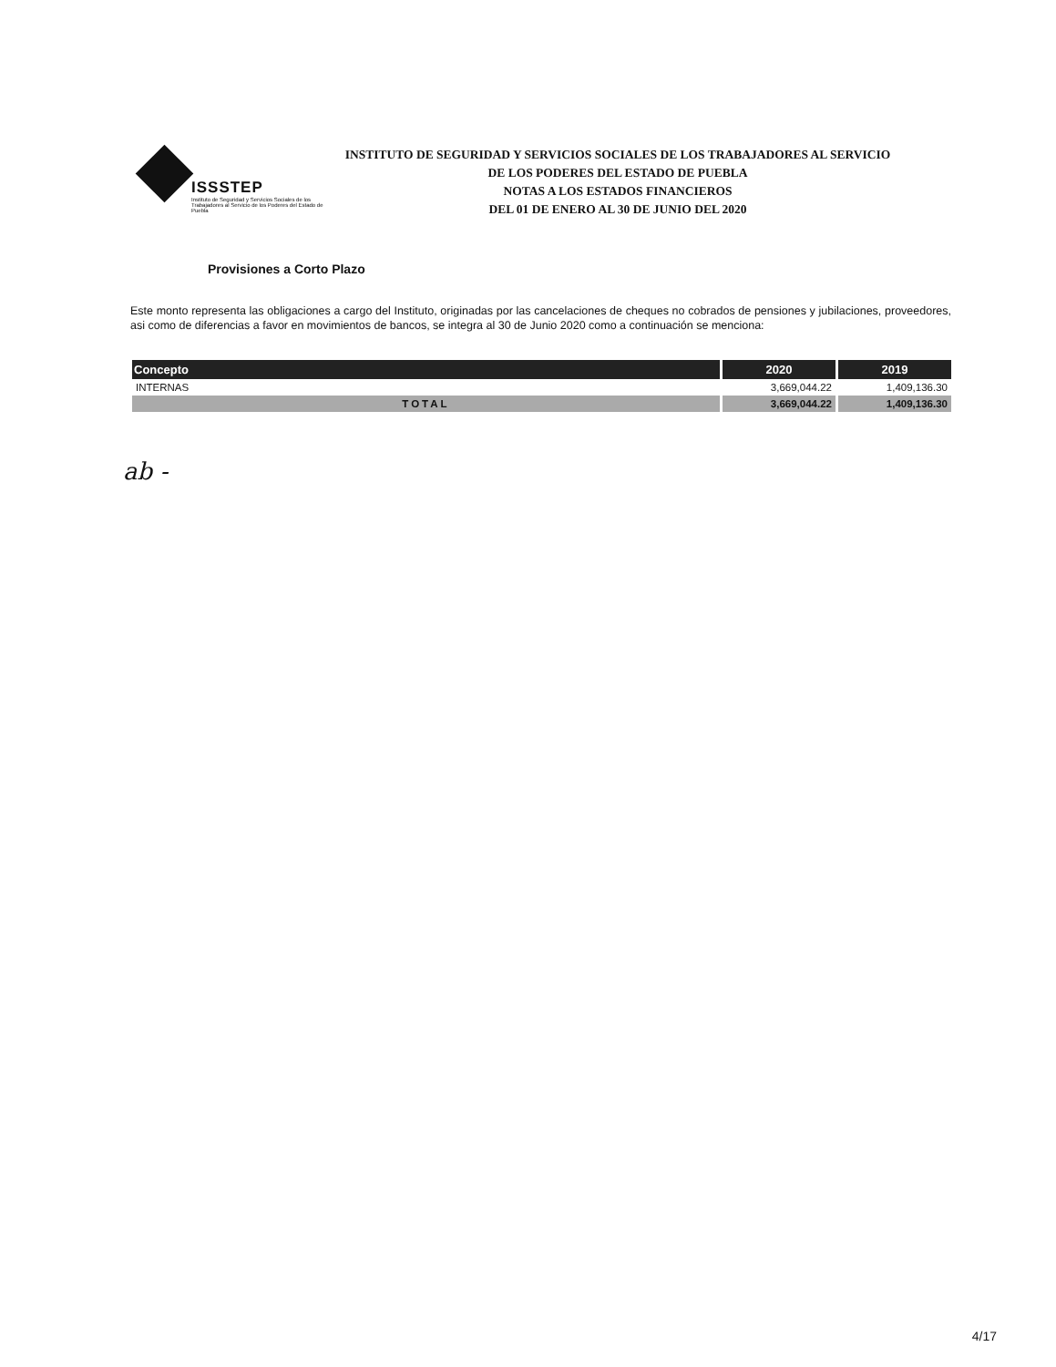ISSSTEP
Instituto de Seguridad y Servicios Sociales de los Trabajadores al Servicio de los Poderes del Estado de Puebla
INSTITUTO DE SEGURIDAD Y SERVICIOS SOCIALES DE LOS TRABAJADORES AL SERVICIO
DE LOS PODERES DEL ESTADO DE PUEBLA
NOTAS A LOS ESTADOS FINANCIEROS
DEL 01 DE ENERO AL 30 DE JUNIO DEL 2020
Provisiones a Corto Plazo
Este monto representa las obligaciones a cargo del Instituto, originadas por las cancelaciones de cheques no cobrados de pensiones y jubilaciones, proveedores, asi como de diferencias a favor en movimientos de bancos, se integra al 30 de Junio 2020 como a continuación se menciona:
| Concepto | 2020 | 2019 |
| --- | --- | --- |
| INTERNAS | 3,669,044.22 | 1,409,136.30 |
| TOTAL | 3,669,044.22 | 1,409,136.30 |
ab -
4/17